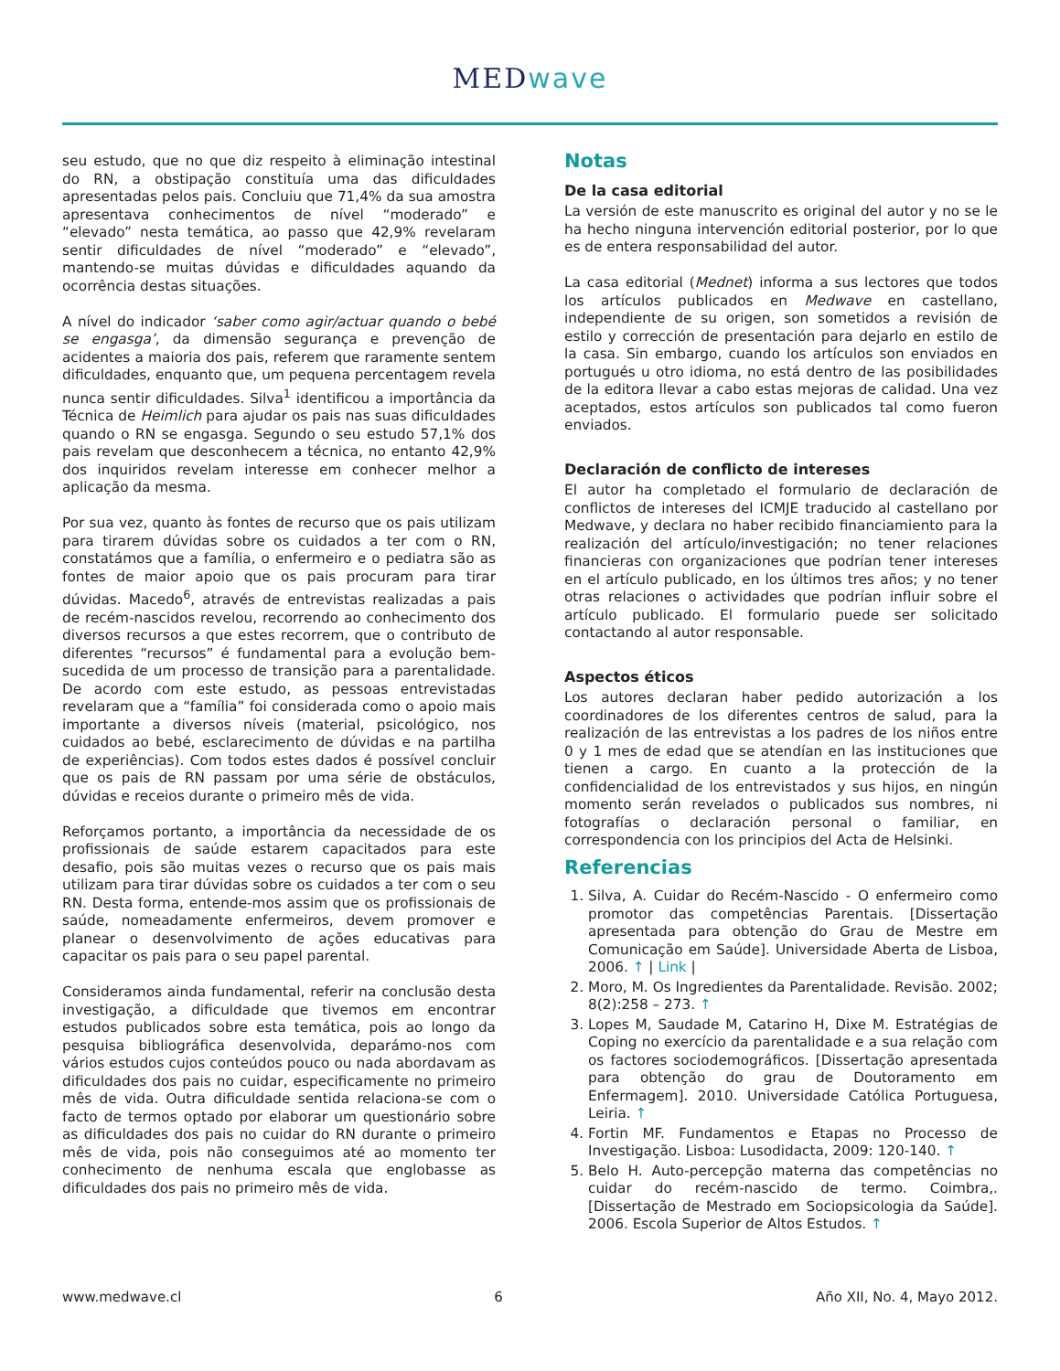MEDwave
seu estudo, que no que diz respeito à eliminação intestinal do RN, a obstipação constituía uma das dificuldades apresentadas pelos pais. Concluiu que 71,4% da sua amostra apresentava conhecimentos de nível “moderado” e “elevado” nesta temática, ao passo que 42,9% revelaram sentir dificuldades de nível “moderado” e “elevado”, mantendo-se muitas dúvidas e dificuldades aquando da ocorrência destas situações.
A nível do indicador ‘saber como agir/actuar quando o bebé se engasga’, da dimensão segurança e prevenção de acidentes a maioria dos pais, referem que raramente sentem dificuldades, enquanto que, um pequena percentagem revela nunca sentir dificuldades. Silva<sup>1</sup> identificou a importância da Técnica de Heimlich para ajudar os pais nas suas dificuldades quando o RN se engasga. Segundo o seu estudo 57,1% dos pais revelam que desconhecem a técnica, no entanto 42,9% dos inquiridos revelam interesse em conhecer melhor a aplicação da mesma.
Por sua vez, quanto às fontes de recurso que os pais utilizam para tirarem dúvidas sobre os cuidados a ter com o RN, constatámos que a família, o enfermeiro e o pediatra são as fontes de maior apoio que os pais procuram para tirar dúvidas. Macedo<sup>6</sup>, através de entrevistas realizadas a pais de recém-nascidos revelou, recorrendo ao conhecimento dos diversos recursos a que estes recorrem, que o contributo de diferentes “recursos” é fundamental para a evolução bem-sucedida de um processo de transição para a parentalidade. De acordo com este estudo, as pessoas entrevistadas revelaram que a “família” foi considerada como o apoio mais importante a diversos níveis (material, psicológico, nos cuidados ao bebé, esclarecimento de dúvidas e na partilha de experiências). Com todos estes dados é possível concluir que os pais de RN passam por uma série de obstáculos, dúvidas e receios durante o primeiro mês de vida.
Reforçamos portanto, a importância da necessidade de os profissionais de saúde estarem capacitados para este desafio, pois são muitas vezes o recurso que os pais mais utilizam para tirar dúvidas sobre os cuidados a ter com o seu RN. Desta forma, entende-mos assim que os profissionais de saúde, nomeadamente enfermeiros, devem promover e planear o desenvolvimento de ações educativas para capacitar os pais para o seu papel parental.
Consideramos ainda fundamental, referir na conclusão desta investigação, a dificuldade que tivemos em encontrar estudos publicados sobre esta temática, pois ao longo da pesquisa bibliográfica desenvolvida, deparámo-nos com vários estudos cujos conteúdos pouco ou nada abordavam as dificuldades dos pais no cuidar, especificamente no primeiro mês de vida. Outra dificuldade sentida relaciona-se com o facto de termos optado por elaborar um questionário sobre as dificuldades dos pais no cuidar do RN durante o primeiro mês de vida, pois não conseguimos até ao momento ter conhecimento de nenhuma escala que englobasse as dificuldades dos pais no primeiro mês de vida.
Notas
De la casa editorial
La versión de este manuscrito es original del autor y no se le ha hecho ninguna intervención editorial posterior, por lo que es de entera responsabilidad del autor.
La casa editorial (Mednet) informa a sus lectores que todos los artículos publicados en Medwave en castellano, independiente de su origen, son sometidos a revisión de estilo y corrección de presentación para dejarlo en estilo de la casa. Sin embargo, cuando los artículos son enviados en portugués u otro idioma, no está dentro de las posibilidades de la editora llevar a cabo estas mejoras de calidad. Una vez aceptados, estos artículos son publicados tal como fueron enviados.
Declaración de conflicto de intereses
El autor ha completado el formulario de declaración de conflictos de intereses del ICMJE traducido al castellano por Medwave, y declara no haber recibido financiamiento para la realización del artículo/investigación; no tener relaciones financieras con organizaciones que podrían tener intereses en el artículo publicado, en los últimos tres años; y no tener otras relaciones o actividades que podrían influir sobre el artículo publicado. El formulario puede ser solicitado contactando al autor responsable.
Aspectos éticos
Los autores declaran haber pedido autorización a los coordinadores de los diferentes centros de salud, para la realización de las entrevistas a los padres de los niños entre 0 y 1 mes de edad que se atendían en las instituciones que tienen a cargo. En cuanto a la protección de la confidencialidad de los entrevistados y sus hijos, en ningún momento serán revelados o publicados sus nombres, ni fotografías o declaración personal o familiar, en correspondencia con los principios del Acta de Helsinki.
Referencias
1. Silva, A. Cuidar do Recém-Nascido - O enfermeiro como promotor das competências Parentais. [Dissertação apresentada para obtenção do Grau de Mestre em Comunicação em Saúde]. Universidade Aberta de Lisboa, 2006. ↑ | Link |
2. Moro, M. Os Ingredientes da Parentalidade. Revisão. 2002; 8(2):258 – 273. ↑
3. Lopes M, Saudade M, Catarino H, Dixe M. Estratégias de Coping no exercício da parentalidade e a sua relação com os factores sociodemográficos. [Dissertação apresentada para obtenção do grau de Doutoramento em Enfermagem]. 2010. Universidade Católica Portuguesa, Leiria. ↑
4. Fortin MF. Fundamentos e Etapas no Processo de Investigação. Lisboa: Lusodidacta, 2009: 120-140. ↑
5. Belo H. Auto-percepção materna das competências no cuidar do recém-nascido de termo. Coimbra,. [Dissertação de Mestrado em Sociopsicologia da Saúde]. 2006. Escola Superior de Altos Estudos. ↑
www.medwave.cl 6 Año XII, No. 4, Mayo 2012.